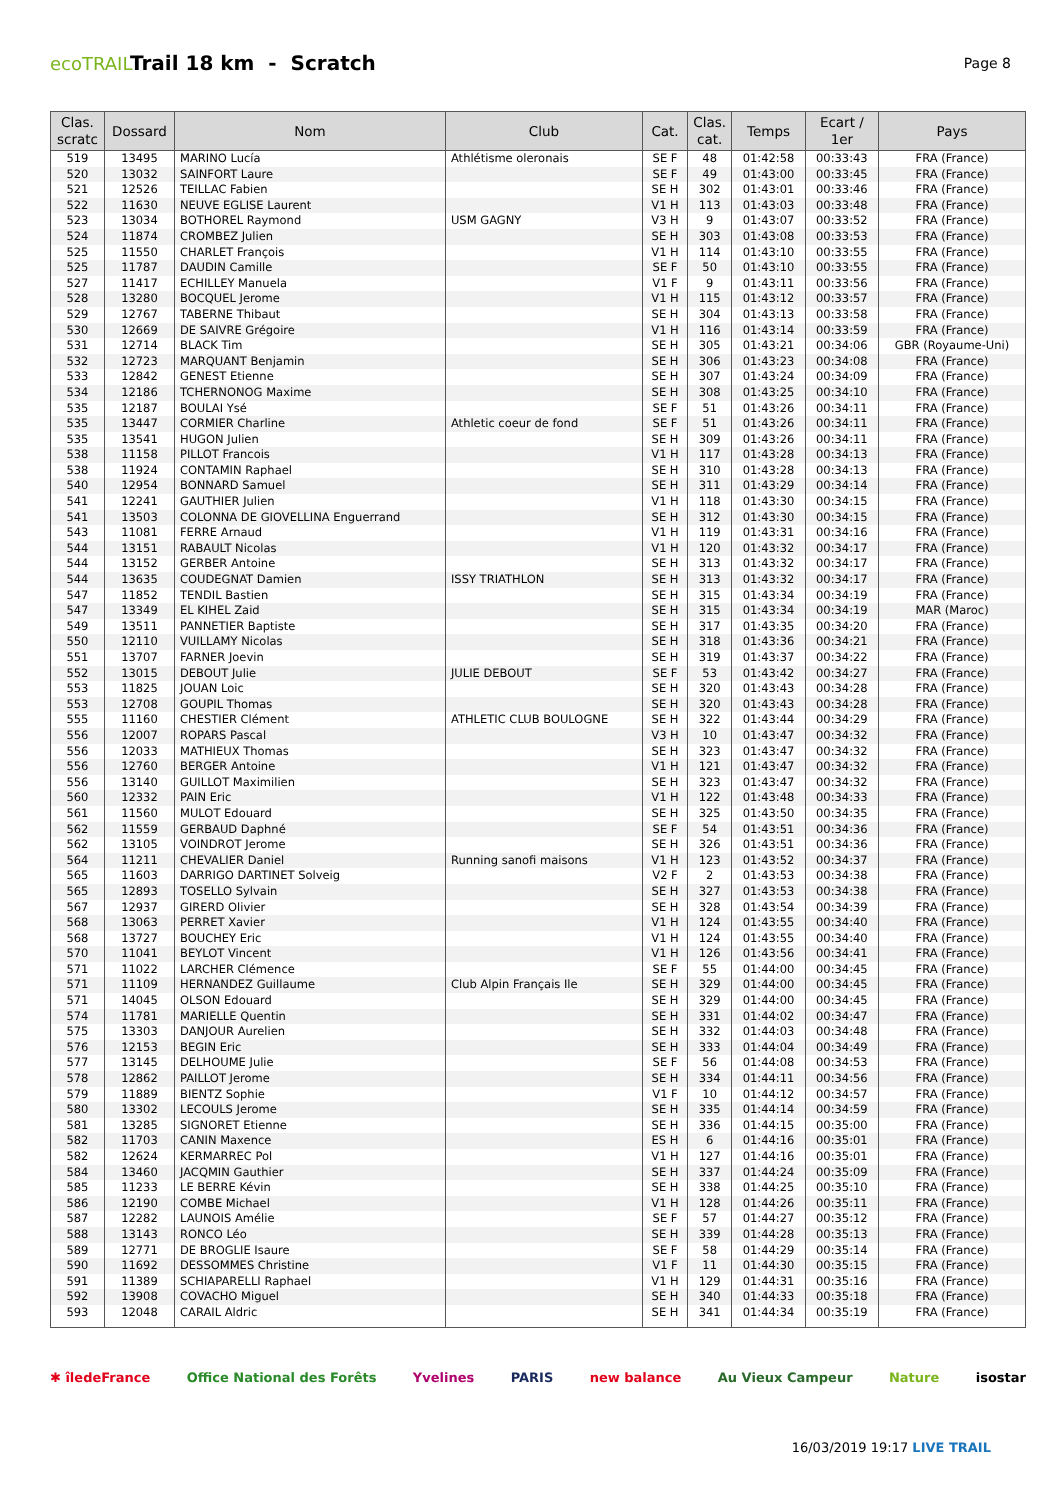ecoTRAIL
Trail 18 km - Scratch
Page 8
| Clas. scratc | Dossard | Nom | Club | Cat. | Clas. cat. | Temps | Ecart / 1er | Pays |
| --- | --- | --- | --- | --- | --- | --- | --- | --- |
| 519 | 13495 | MARINO Lucía | Athlétisme oleronais | SE F | 48 | 01:42:58 | 00:33:43 | FRA (France) |
| 520 | 13032 | SAINFORT Laure | | SE F | 49 | 01:43:00 | 00:33:45 | FRA (France) |
| 521 | 12526 | TEILLAC Fabien | | SE H | 302 | 01:43:01 | 00:33:46 | FRA (France) |
| 522 | 11630 | NEUVE EGLISE Laurent | | V1 H | 113 | 01:43:03 | 00:33:48 | FRA (France) |
| 523 | 13034 | BOTHOREL Raymond | USM GAGNY | V3 H | 9 | 01:43:07 | 00:33:52 | FRA (France) |
| 524 | 11874 | CROMBEZ Julien | | SE H | 303 | 01:43:08 | 00:33:53 | FRA (France) |
| 525 | 11550 | CHARLET François | | V1 H | 114 | 01:43:10 | 00:33:55 | FRA (France) |
| 525 | 11787 | DAUDIN Camille | | SE F | 50 | 01:43:10 | 00:33:55 | FRA (France) |
| 527 | 11417 | ECHILLEY Manuela | | V1 F | 9 | 01:43:11 | 00:33:56 | FRA (France) |
| 528 | 13280 | BOCQUEL Jerome | | V1 H | 115 | 01:43:12 | 00:33:57 | FRA (France) |
| 529 | 12767 | TABERNE Thibaut | | SE H | 304 | 01:43:13 | 00:33:58 | FRA (France) |
| 530 | 12669 | DE SAIVRE Grégoire | | V1 H | 116 | 01:43:14 | 00:33:59 | FRA (France) |
| 531 | 12714 | BLACK Tim | | SE H | 305 | 01:43:21 | 00:34:06 | GBR (Royaume-Uni) |
| 532 | 12723 | MARQUANT Benjamin | | SE H | 306 | 01:43:23 | 00:34:08 | FRA (France) |
| 533 | 12842 | GENEST Etienne | | SE H | 307 | 01:43:24 | 00:34:09 | FRA (France) |
| 534 | 12186 | TCHERNONOG Maxime | | SE H | 308 | 01:43:25 | 00:34:10 | FRA (France) |
| 535 | 12187 | BOULAI Ysé | | SE F | 51 | 01:43:26 | 00:34:11 | FRA (France) |
| 535 | 13447 | CORMIER Charline | Athletic coeur de fond | SE F | 51 | 01:43:26 | 00:34:11 | FRA (France) |
| 535 | 13541 | HUGON Julien | | SE H | 309 | 01:43:26 | 00:34:11 | FRA (France) |
| 538 | 11158 | PILLOT Francois | | V1 H | 117 | 01:43:28 | 00:34:13 | FRA (France) |
| 538 | 11924 | CONTAMIN Raphael | | SE H | 310 | 01:43:28 | 00:34:13 | FRA (France) |
| 540 | 12954 | BONNARD Samuel | | SE H | 311 | 01:43:29 | 00:34:14 | FRA (France) |
| 541 | 12241 | GAUTHIER Julien | | V1 H | 118 | 01:43:30 | 00:34:15 | FRA (France) |
| 541 | 13503 | COLONNA DE GIOVELLINA Enguerrand | | SE H | 312 | 01:43:30 | 00:34:15 | FRA (France) |
| 543 | 11081 | FERRE Arnaud | | V1 H | 119 | 01:43:31 | 00:34:16 | FRA (France) |
| 544 | 13151 | RABAULT Nicolas | | V1 H | 120 | 01:43:32 | 00:34:17 | FRA (France) |
| 544 | 13152 | GERBER Antoine | | SE H | 313 | 01:43:32 | 00:34:17 | FRA (France) |
| 544 | 13635 | COUDEGNAT Damien | ISSY TRIATHLON | SE H | 313 | 01:43:32 | 00:34:17 | FRA (France) |
| 547 | 11852 | TENDIL Bastien | | SE H | 315 | 01:43:34 | 00:34:19 | FRA (France) |
| 547 | 13349 | EL KIHEL Zaid | | SE H | 315 | 01:43:34 | 00:34:19 | MAR (Maroc) |
| 549 | 13511 | PANNETIER Baptiste | | SE H | 317 | 01:43:35 | 00:34:20 | FRA (France) |
| 550 | 12110 | VUILLAMY Nicolas | | SE H | 318 | 01:43:36 | 00:34:21 | FRA (France) |
| 551 | 13707 | FARNER Joevin | | SE H | 319 | 01:43:37 | 00:34:22 | FRA (France) |
| 552 | 13015 | DEBOUT Julie | JULIE DEBOUT | SE F | 53 | 01:43:42 | 00:34:27 | FRA (France) |
| 553 | 11825 | JOUAN Loic | | SE H | 320 | 01:43:43 | 00:34:28 | FRA (France) |
| 553 | 12708 | GOUPIL Thomas | | SE H | 320 | 01:43:43 | 00:34:28 | FRA (France) |
| 555 | 11160 | CHESTIER Clément | ATHLETIC CLUB BOULOGNE | SE H | 322 | 01:43:44 | 00:34:29 | FRA (France) |
| 556 | 12007 | ROPARS Pascal | | V3 H | 10 | 01:43:47 | 00:34:32 | FRA (France) |
| 556 | 12033 | MATHIEUX Thomas | | SE H | 323 | 01:43:47 | 00:34:32 | FRA (France) |
| 556 | 12760 | BERGER Antoine | | V1 H | 121 | 01:43:47 | 00:34:32 | FRA (France) |
| 556 | 13140 | GUILLOT Maximilien | | SE H | 323 | 01:43:47 | 00:34:32 | FRA (France) |
| 560 | 12332 | PAIN Eric | | V1 H | 122 | 01:43:48 | 00:34:33 | FRA (France) |
| 561 | 11560 | MULOT Edouard | | SE H | 325 | 01:43:50 | 00:34:35 | FRA (France) |
| 562 | 11559 | GERBAUD Daphné | | SE F | 54 | 01:43:51 | 00:34:36 | FRA (France) |
| 562 | 13105 | VOINDROT Jerome | | SE H | 326 | 01:43:51 | 00:34:36 | FRA (France) |
| 564 | 11211 | CHEVALIER Daniel | Running sanofi maisons | V1 H | 123 | 01:43:52 | 00:34:37 | FRA (France) |
| 565 | 11603 | DARRIGO DARTINET Solveig | | V2 F | 2 | 01:43:53 | 00:34:38 | FRA (France) |
| 565 | 12893 | TOSELLO Sylvain | | SE H | 327 | 01:43:53 | 00:34:38 | FRA (France) |
| 567 | 12937 | GIRERD Olivier | | SE H | 328 | 01:43:54 | 00:34:39 | FRA (France) |
| 568 | 13063 | PERRET Xavier | | V1 H | 124 | 01:43:55 | 00:34:40 | FRA (France) |
| 568 | 13727 | BOUCHEY Eric | | V1 H | 124 | 01:43:55 | 00:34:40 | FRA (France) |
| 570 | 11041 | BEYLOT Vincent | | V1 H | 126 | 01:43:56 | 00:34:41 | FRA (France) |
| 571 | 11022 | LARCHER Clémence | | SE F | 55 | 01:44:00 | 00:34:45 | FRA (France) |
| 571 | 11109 | HERNANDEZ Guillaume | Club Alpin Français Ile | SE H | 329 | 01:44:00 | 00:34:45 | FRA (France) |
| 571 | 14045 | OLSON Edouard | | SE H | 329 | 01:44:00 | 00:34:45 | FRA (France) |
| 574 | 11781 | MARIELLE Quentin | | SE H | 331 | 01:44:02 | 00:34:47 | FRA (France) |
| 575 | 13303 | DANJOUR Aurelien | | SE H | 332 | 01:44:03 | 00:34:48 | FRA (France) |
| 576 | 12153 | BEGIN Eric | | SE H | 333 | 01:44:04 | 00:34:49 | FRA (France) |
| 577 | 13145 | DELHOUME Julie | | SE F | 56 | 01:44:08 | 00:34:53 | FRA (France) |
| 578 | 12862 | PAILLOT Jerome | | SE H | 334 | 01:44:11 | 00:34:56 | FRA (France) |
| 579 | 11889 | BIENTZ Sophie | | V1 F | 10 | 01:44:12 | 00:34:57 | FRA (France) |
| 580 | 13302 | LECOULS Jerome | | SE H | 335 | 01:44:14 | 00:34:59 | FRA (France) |
| 581 | 13285 | SIGNORET Etienne | | SE H | 336 | 01:44:15 | 00:35:00 | FRA (France) |
| 582 | 11703 | CANIN Maxence | | ES H | 6 | 01:44:16 | 00:35:01 | FRA (France) |
| 582 | 12624 | KERMARREC Pol | | V1 H | 127 | 01:44:16 | 00:35:01 | FRA (France) |
| 584 | 13460 | JACQMIN Gauthier | | SE H | 337 | 01:44:24 | 00:35:09 | FRA (France) |
| 585 | 11233 | LE BERRE Kévin | | SE H | 338 | 01:44:25 | 00:35:10 | FRA (France) |
| 586 | 12190 | COMBE Michael | | V1 H | 128 | 01:44:26 | 00:35:11 | FRA (France) |
| 587 | 12282 | LAUNOIS Amélie | | SE F | 57 | 01:44:27 | 00:35:12 | FRA (France) |
| 588 | 13143 | RONCO Léo | | SE H | 339 | 01:44:28 | 00:35:13 | FRA (France) |
| 589 | 12771 | DE BROGLIE Isaure | | SE F | 58 | 01:44:29 | 00:35:14 | FRA (France) |
| 590 | 11692 | DESSOMMES Christine | | V1 F | 11 | 01:44:30 | 00:35:15 | FRA (France) |
| 591 | 11389 | SCHIAPARELLI Raphael | | V1 H | 129 | 01:44:31 | 00:35:16 | FRA (France) |
| 592 | 13908 | COVACHO Miguel | | SE H | 340 | 01:44:33 | 00:35:18 | FRA (France) |
| 593 | 12048 | CARAIL Aldric | | SE H | 341 | 01:44:34 | 00:35:19 | FRA (France) |
✱ îledeFrance Office National des Forêts Yvelines PARIS new balance Au Vieux Campeur Nature isostar
16/03/2019 19:17 LIVE TRAIL